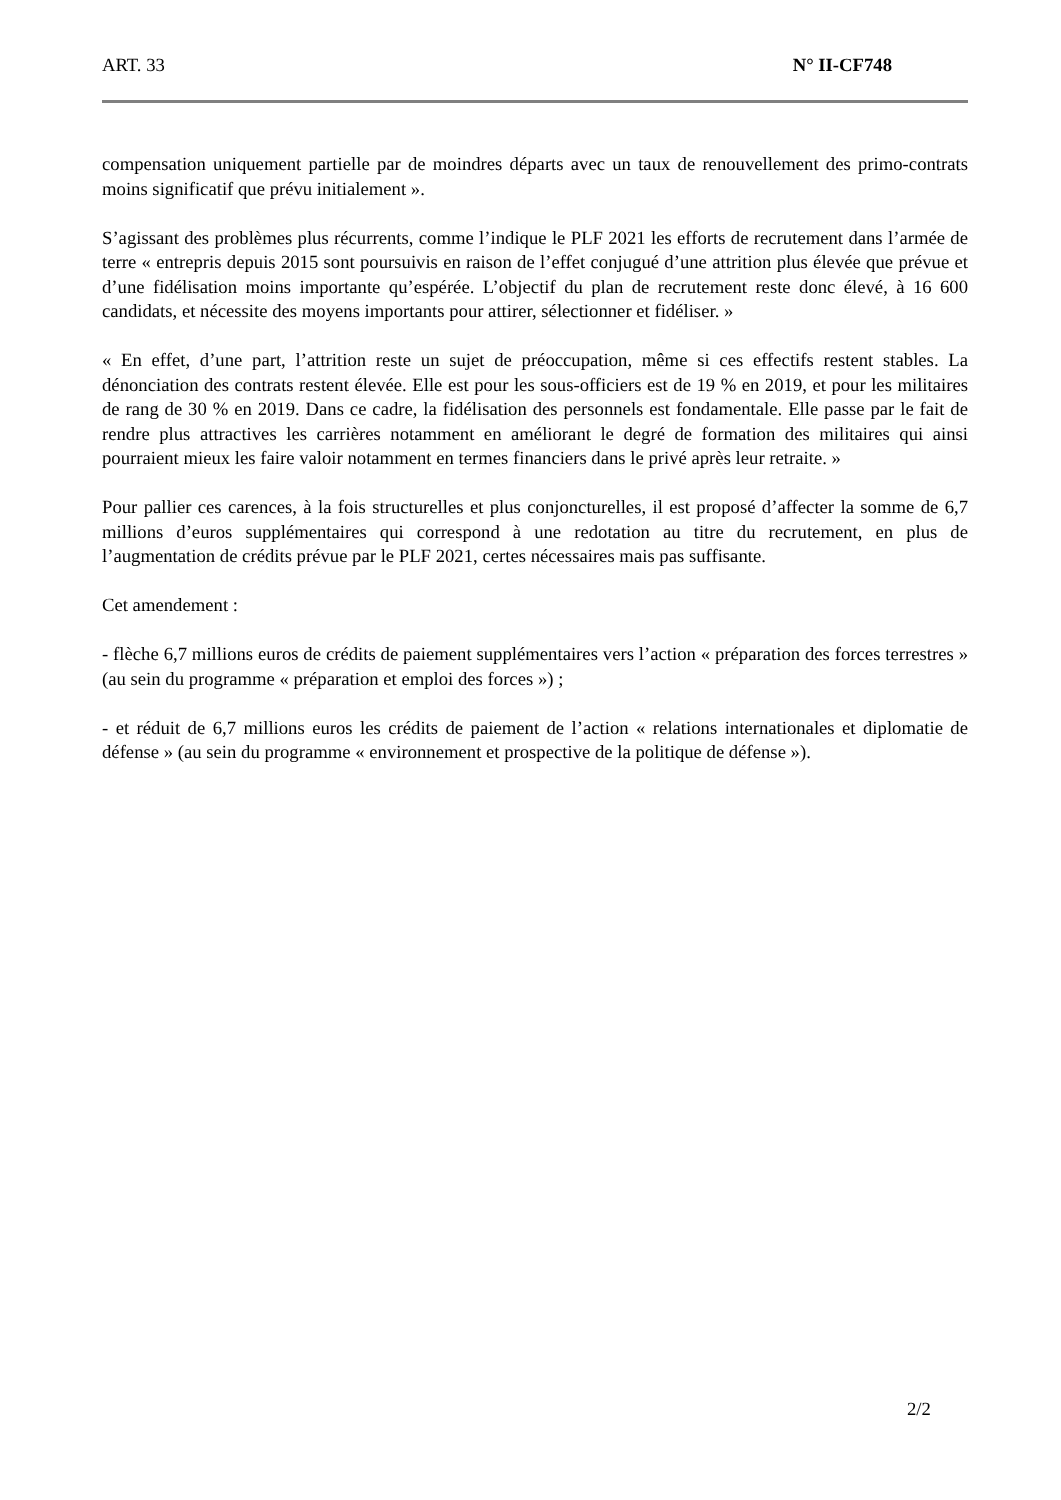ART. 33 N° II-CF748
compensation uniquement partielle par de moindres départs avec un taux de renouvellement des primo-contrats moins significatif que prévu initialement ».
S’agissant des problèmes plus récurrents, comme l’indique le PLF 2021 les efforts de recrutement dans l’armée de terre « entrepris depuis 2015 sont poursuivis en raison de l’effet conjugué d’une attrition plus élevée que prévue et d’une fidélisation moins importante qu’espérée. L’objectif du plan de recrutement reste donc élevé, à 16 600 candidats, et nécessite des moyens importants pour attirer, sélectionner et fidéliser. »
« En effet, d’une part, l’attrition reste un sujet de préoccupation, même si ces effectifs restent stables. La dénonciation des contrats restent élevée. Elle est pour les sous-officiers est de 19 % en 2019, et pour les militaires de rang de 30 % en 2019. Dans ce cadre, la fidélisation des personnels est fondamentale. Elle passe par le fait de rendre plus attractives les carrières notamment en améliorant le degré de formation des militaires qui ainsi pourraient mieux les faire valoir notamment en termes financiers dans le privé après leur retraite. »
Pour pallier ces carences, à la fois structurelles et plus conjoncturelles, il est proposé d’affecter la somme de 6,7 millions d’euros supplémentaires qui correspond à une redotation au titre du recrutement, en plus de l’augmentation de crédits prévue par le PLF 2021, certes nécessaires mais pas suffisante.
Cet amendement :
- flèche 6,7 millions euros de crédits de paiement supplémentaires vers l’action « préparation des forces terrestres » (au sein du programme « préparation et emploi des forces ») ;
- et réduit de 6,7 millions euros les crédits de paiement de l’action « relations internationales et diplomatie de défense » (au sein du programme « environnement et prospective de la politique de défense »).
2/2